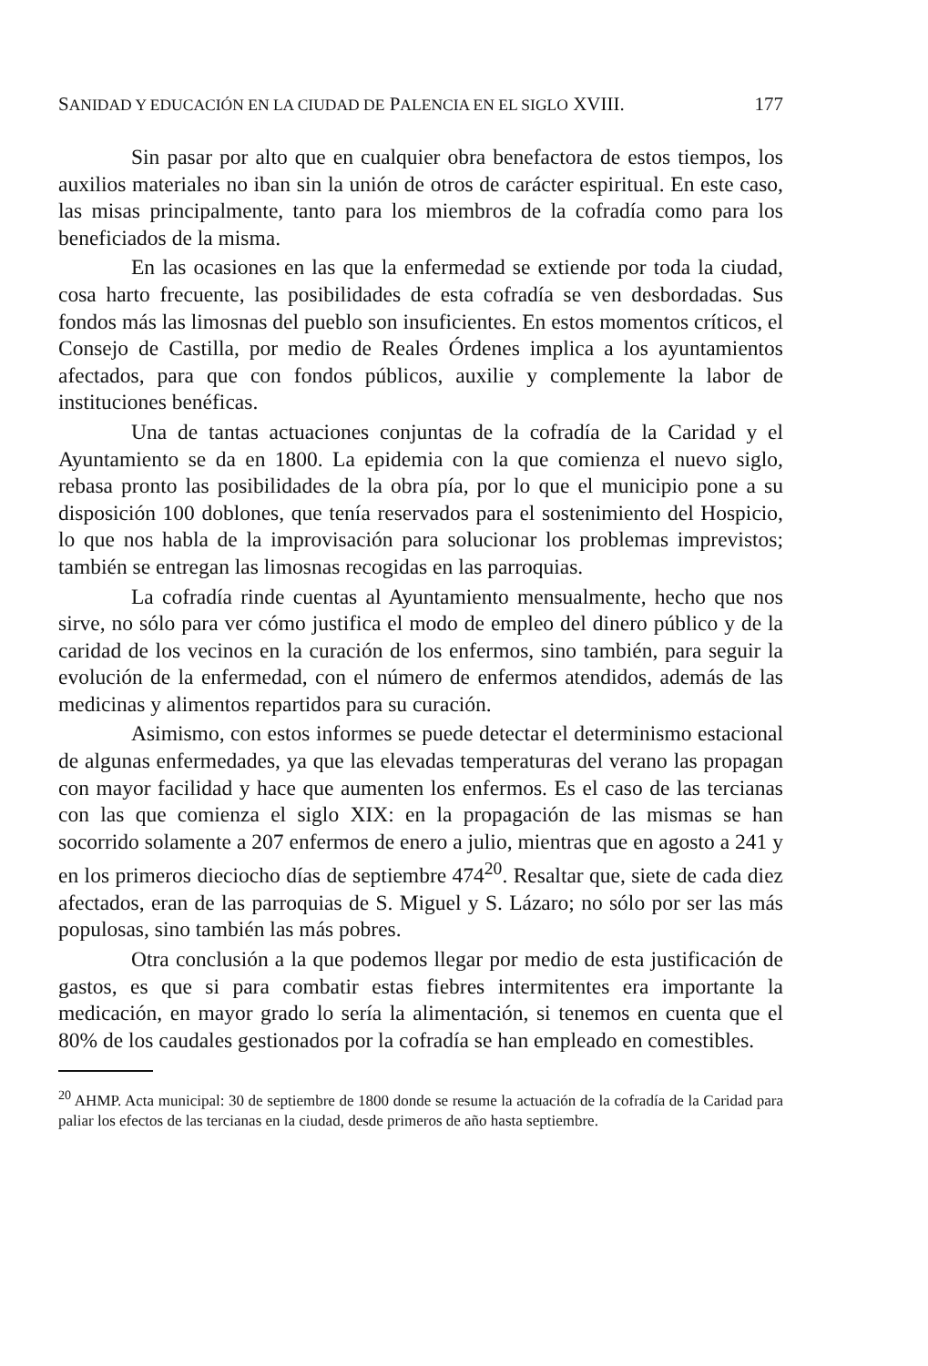SANIDAD Y EDUCACIÓN EN LA CIUDAD DE PALENCIA EN EL SIGLO XVIII. 177
Sin pasar por alto que en cualquier obra benefactora de estos tiempos, los auxilios materiales no iban sin la unión de otros de carácter espiritual. En este caso, las misas principalmente, tanto para los miembros de la cofradía como para los beneficiados de la misma.
En las ocasiones en las que la enfermedad se extiende por toda la ciudad, cosa harto frecuente, las posibilidades de esta cofradía se ven desbordadas. Sus fondos más las limosnas del pueblo son insuficientes. En estos momentos críticos, el Consejo de Castilla, por medio de Reales Órdenes implica a los ayuntamientos afectados, para que con fondos públicos, auxilie y complemente la labor de instituciones benéficas.
Una de tantas actuaciones conjuntas de la cofradía de la Caridad y el Ayuntamiento se da en 1800. La epidemia con la que comienza el nuevo siglo, rebasa pronto las posibilidades de la obra pía, por lo que el municipio pone a su disposición 100 doblones, que tenía reservados para el sostenimiento del Hospicio, lo que nos habla de la improvisación para solucionar los problemas imprevistos; también se entregan las limosnas recogidas en las parroquias.
La cofradía rinde cuentas al Ayuntamiento mensualmente, hecho que nos sirve, no sólo para ver cómo justifica el modo de empleo del dinero público y de la caridad de los vecinos en la curación de los enfermos, sino también, para seguir la evolución de la enfermedad, con el número de enfermos atendidos, además de las medicinas y alimentos repartidos para su curación.
Asimismo, con estos informes se puede detectar el determinismo estacional de algunas enfermedades, ya que las elevadas temperaturas del verano las propagan con mayor facilidad y hace que aumenten los enfermos. Es el caso de las tercianas con las que comienza el siglo XIX: en la propagación de las mismas se han socorrido solamente a 207 enfermos de enero a julio, mientras que en agosto a 241 y en los primeros dieciocho días de septiembre 474<sup>20</sup>. Resaltar que, siete de cada diez afectados, eran de las parroquias de S. Miguel y S. Lázaro; no sólo por ser las más populosas, sino también las más pobres.
Otra conclusión a la que podemos llegar por medio de esta justificación de gastos, es que si para combatir estas fiebres intermitentes era importante la medicación, en mayor grado lo sería la alimentación, si tenemos en cuenta que el 80% de los caudales gestionados por la cofradía se han empleado en comestibles.
<sup>20</sup> AHMP. Acta municipal: 30 de septiembre de 1800 donde se resume la actuación de la cofradía de la Caridad para paliar los efectos de las tercianas en la ciudad, desde primeros de año hasta septiembre.